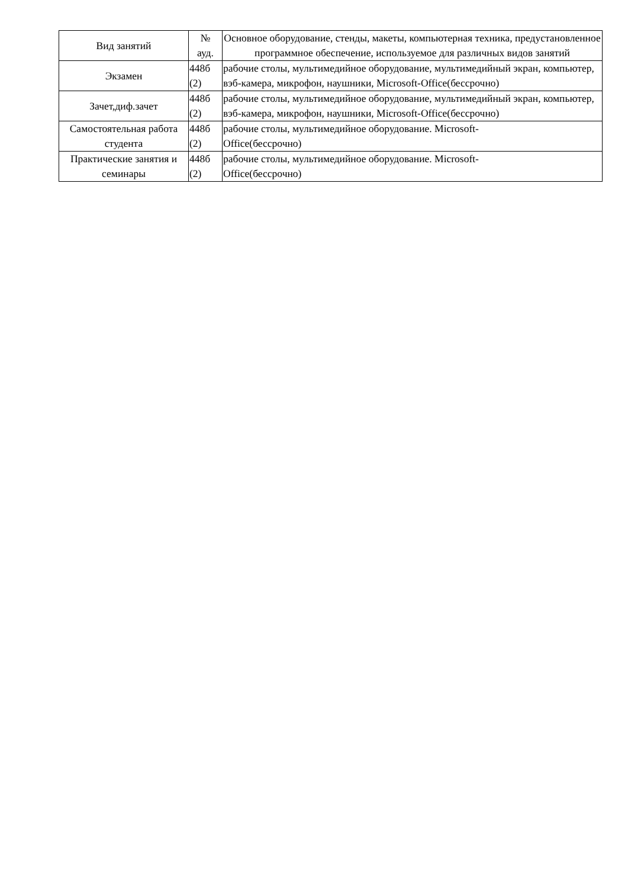| Вид занятий | № ауд. | Основное оборудование, стенды, макеты, компьютерная техника, предустановленное программное обеспечение, используемое для различных видов занятий |
| --- | --- | --- |
| Экзамен | 448б (2) | рабочие столы, мультимедийное оборудование, мультимедийный экран, компьютер, вэб-камера, микрофон, наушники, Microsoft-Office(бессрочно) |
| Зачет,диф.зачет | 448б (2) | рабочие столы, мультимедийное оборудование, мультимедийный экран, компьютер, вэб-камера, микрофон, наушники, Microsoft-Office(бессрочно) |
| Самостоятельная работа студента | 448б (2) | рабочие столы, мультимедийное оборудование. Microsoft- Office(бессрочно) |
| Практические занятия и семинары | 448б (2) | рабочие столы, мультимедийное оборудование. Microsoft- Office(бессрочно) |